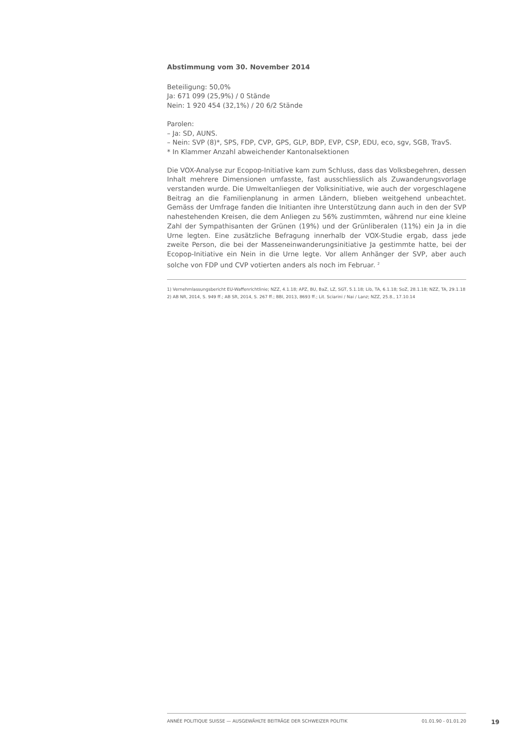Abstimmung vom 30. November 2014
Beteiligung: 50,0%
Ja: 671 099 (25,9%) / 0 Stände
Nein: 1 920 454 (32,1%) / 20 6/2 Stände
Parolen:
– Ja: SD, AUNS.
– Nein: SVP (8)*, SPS, FDP, CVP, GPS, GLP, BDP, EVP, CSP, EDU, eco, sgv, SGB, TravS.
* In Klammer Anzahl abweichender Kantonalsektionen
Die VOX-Analyse zur Ecopop-Initiative kam zum Schluss, dass das Volksbegehren, dessen Inhalt mehrere Dimensionen umfasste, fast ausschliesslich als Zuwanderungsvorlage verstanden wurde. Die Umweltanliegen der Volksinitiative, wie auch der vorgeschlagene Beitrag an die Familienplanung in armen Ländern, blieben weitgehend unbeachtet. Gemäss der Umfrage fanden die Initianten ihre Unterstützung dann auch in den der SVP nahestehenden Kreisen, die dem Anliegen zu 56% zustimmten, während nur eine kleine Zahl der Sympathisanten der Grünen (19%) und der Grünliberalen (11%) ein Ja in die Urne legten. Eine zusätzliche Befragung innerhalb der VOX-Studie ergab, dass jede zweite Person, die bei der Masseneinwanderungsinitiative Ja gestimmte hatte, bei der Ecopop-Initiative ein Nein in die Urne legte. Vor allem Anhänger der SVP, aber auch solche von FDP und CVP votierten anders als noch im Februar. <sup>2</sup>
1) Vernehmlassungsbericht EU-Waffenrichtlinie; NZZ, 4.1.18; APZ, BU, BaZ, LZ, SGT, 5.1.18; Lib, TA, 6.1.18; SoZ, 28.1.18; NZZ, TA, 29.1.18
2) AB NR, 2014, S. 949 ff.; AB SR, 2014, S. 267 ff.; BBl, 2013, 8693 ff.; Lit. Sciarini / Nai / Lanz; NZZ, 25.8., 17.10.14
ANNÉE POLITIQUE SUISSE — AUSGEWÄHLTE BEITRÄGE DER SCHWEIZER POLITIK 01.01.90 - 01.01.20
19